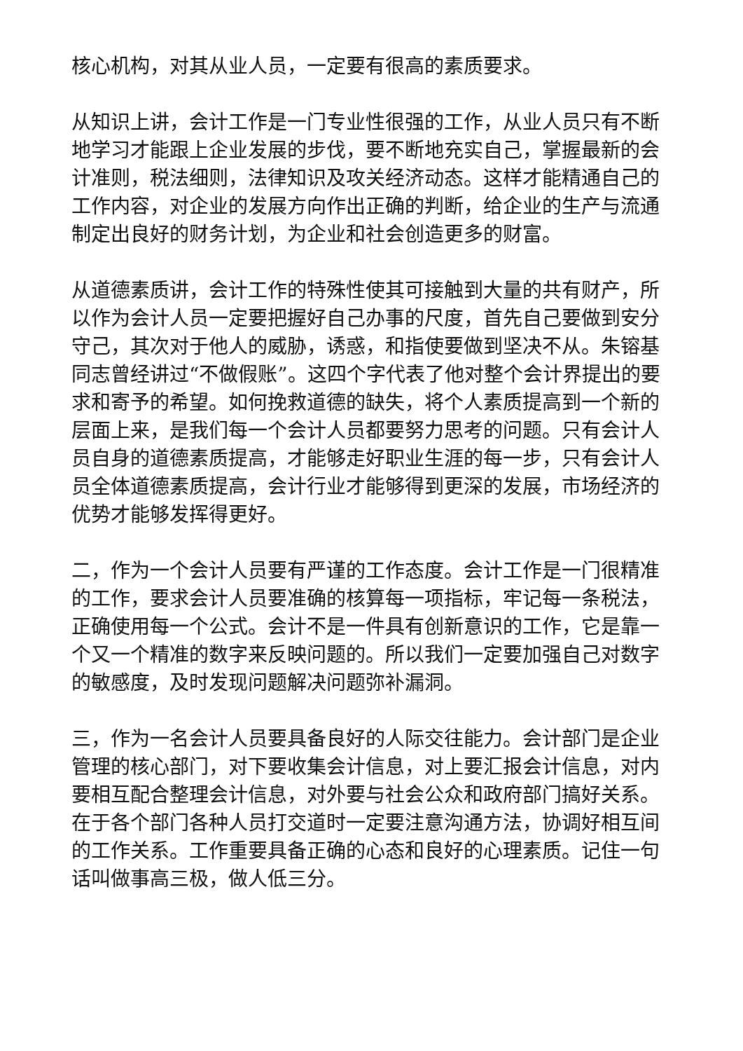核心机构，对其从业人员，一定要有很高的素质要求。
从知识上讲，会计工作是一门专业性很强的工作，从业人员只有不断地学习才能跟上企业发展的步伐，要不断地充实自己，掌握最新的会计准则，税法细则，法律知识及攻关经济动态。这样才能精通自己的工作内容，对企业的发展方向作出正确的判断，给企业的生产与流通制定出良好的财务计划，为企业和社会创造更多的财富。
从道德素质讲，会计工作的特殊性使其可接触到大量的共有财产，所以作为会计人员一定要把握好自己办事的尺度，首先自己要做到安分守己，其次对于他人的威胁，诱惑，和指使要做到坚决不从。朱镕基同志曾经讲过“不做假账”。这四个字代表了他对整个会计界提出的要求和寄予的希望。如何挽救道德的缺失，将个人素质提高到一个新的层面上来，是我们每一个会计人员都要努力思考的问题。只有会计人员自身的道德素质提高，才能够走好职业生涯的每一步，只有会计人员全体道德素质提高，会计行业才能够得到更深的发展，市场经济的优势才能够发挥得更好。
二，作为一个会计人员要有严谨的工作态度。会计工作是一门很精准的工作，要求会计人员要准确的核算每一项指标，牢记每一条税法，正确使用每一个公式。会计不是一件具有创新意识的工作，它是靠一个又一个精准的数字来反映问题的。所以我们一定要加强自己对数字的敏感度，及时发现问题解决问题弥补漏洞。
三，作为一名会计人员要具备良好的人际交往能力。会计部门是企业管理的核心部门，对下要收集会计信息，对上要汇报会计信息，对内要相互配合整理会计信息，对外要与社会公众和政府部门搞好关系。在于各个部门各种人员打交道时一定要注意沟通方法，协调好相互间的工作关系。工作重要具备正确的心态和良好的心理素质。记住一句话叫做事高三极，做人低三分。